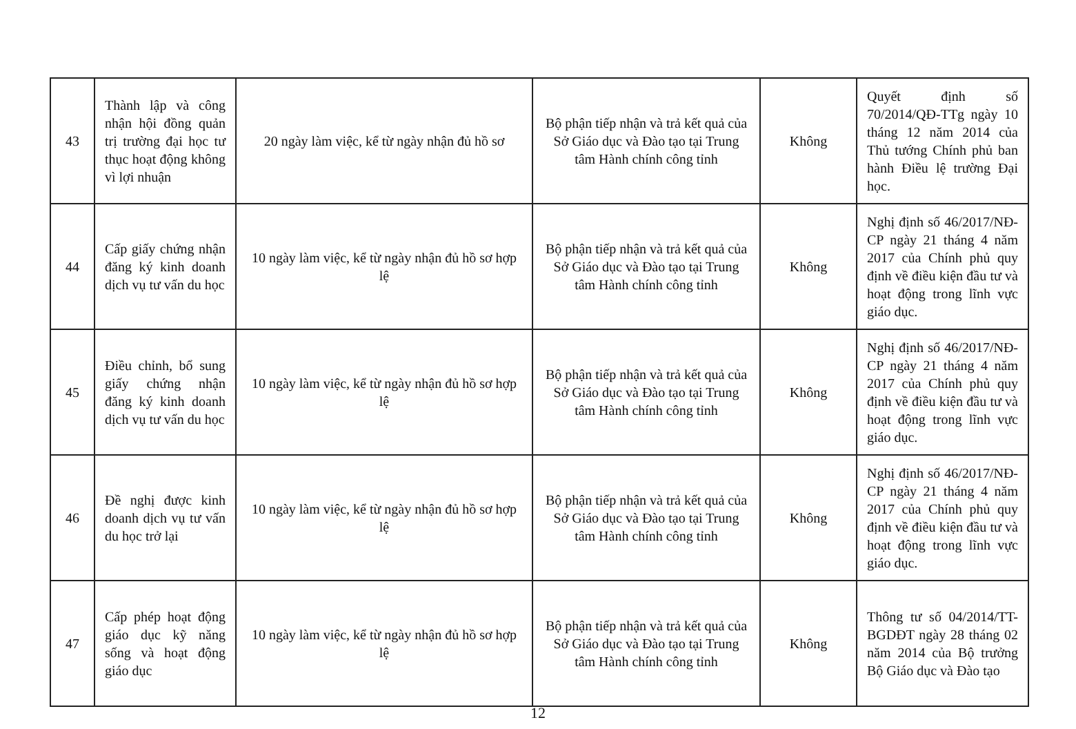| 43 | Thành lập và công nhận hội đồng quản trị trường đại học tư thục hoạt động không vì lợi nhuận | 20 ngày làm việc, kể từ ngày nhận đủ hồ sơ | Bộ phận tiếp nhận và trả kết quả của Sở Giáo dục và Đào tạo tại Trung tâm Hành chính công tỉnh | Không | Quyết định số 70/2014/QĐ-TTg ngày 10 tháng 12 năm 2014 của Thủ tướng Chính phủ ban hành Điều lệ trường Đại học. |
| 44 | Cấp giấy chứng nhận đăng ký kinh doanh dịch vụ tư vấn du học | 10 ngày làm việc, kể từ ngày nhận đủ hồ sơ hợp lệ | Bộ phận tiếp nhận và trả kết quả của Sở Giáo dục và Đào tạo tại Trung tâm Hành chính công tỉnh | Không | Nghị định số 46/2017/NĐ-CP ngày 21 tháng 4 năm 2017 của Chính phủ quy định về điều kiện đầu tư và hoạt động trong lĩnh vực giáo dục. |
| 45 | Điều chỉnh, bổ sung giấy chứng nhận đăng ký kinh doanh dịch vụ tư vấn du học | 10 ngày làm việc, kể từ ngày nhận đủ hồ sơ hợp lệ | Bộ phận tiếp nhận và trả kết quả của Sở Giáo dục và Đào tạo tại Trung tâm Hành chính công tỉnh | Không | Nghị định số 46/2017/NĐ-CP ngày 21 tháng 4 năm 2017 của Chính phủ quy định về điều kiện đầu tư và hoạt động trong lĩnh vực giáo dục. |
| 46 | Đề nghị được kinh doanh dịch vụ tư vấn du học trở lại | 10 ngày làm việc, kể từ ngày nhận đủ hồ sơ hợp lệ | Bộ phận tiếp nhận và trả kết quả của Sở Giáo dục và Đào tạo tại Trung tâm Hành chính công tỉnh | Không | Nghị định số 46/2017/NĐ-CP ngày 21 tháng 4 năm 2017 của Chính phủ quy định về điều kiện đầu tư và hoạt động trong lĩnh vực giáo dục. |
| 47 | Cấp phép hoạt động giáo dục kỹ năng sống và hoạt động giáo dục | 10 ngày làm việc, kể từ ngày nhận đủ hồ sơ hợp lệ | Bộ phận tiếp nhận và trả kết quả của Sở Giáo dục và Đào tạo tại Trung tâm Hành chính công tỉnh | Không | Thông tư số 04/2014/TT-BGDĐT ngày 28 tháng 02 năm 2014 của Bộ trưởng Bộ Giáo dục và Đào tạo |
12